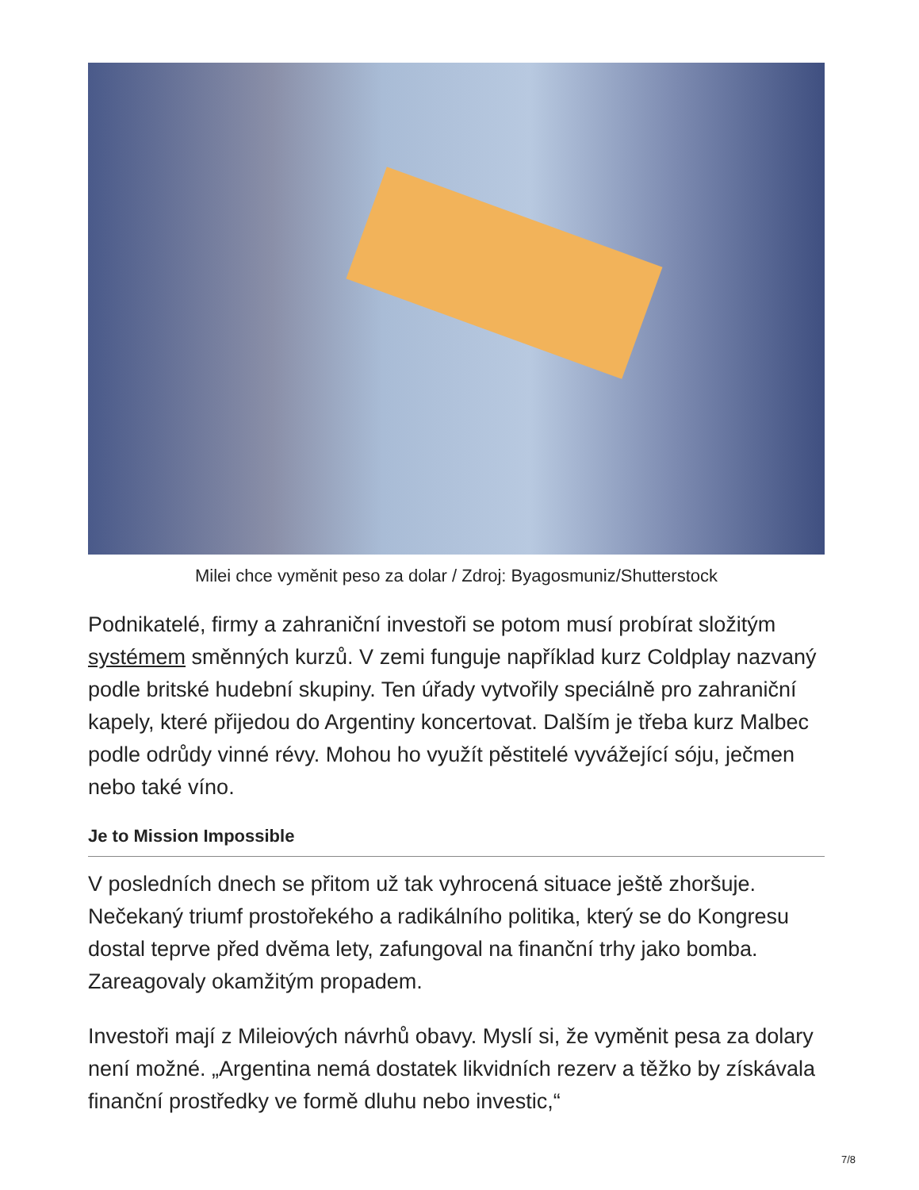Milei chce vyměnit peso za dolar / Zdroj: Byagosmuniz/Shutterstock
Podnikatelé, firmy a zahraniční investoři se potom musí probírat složitým systémem směnných kurzů. V zemi funguje například kurz Coldplay nazvaný podle britské hudební skupiny. Ten úřady vytvořily speciálně pro zahraniční kapely, které přijedou do Argentiny koncertovat. Dalším je třeba kurz Malbec podle odrůdy vinné révy. Mohou ho využít pěstitelé vyvážející sóju, ječmen nebo také víno.
Je to Mission Impossible
V posledních dnech se přitom už tak vyhrocená situace ještě zhoršuje. Nečekaný triumf prostořekého a radikálního politika, který se do Kongresu dostal teprve před dvěma lety, zafungoval na finanční trhy jako bomba. Zareagovaly okamžitým propadem.
Investoři mají z Mileiových návrhů obavy. Myslí si, že vyměnit pesa za dolary není možné. „Argentina nemá dostatek likvidních rezerv a těžko by získávala finanční prostředky ve formě dluhu nebo investic,“
7/8